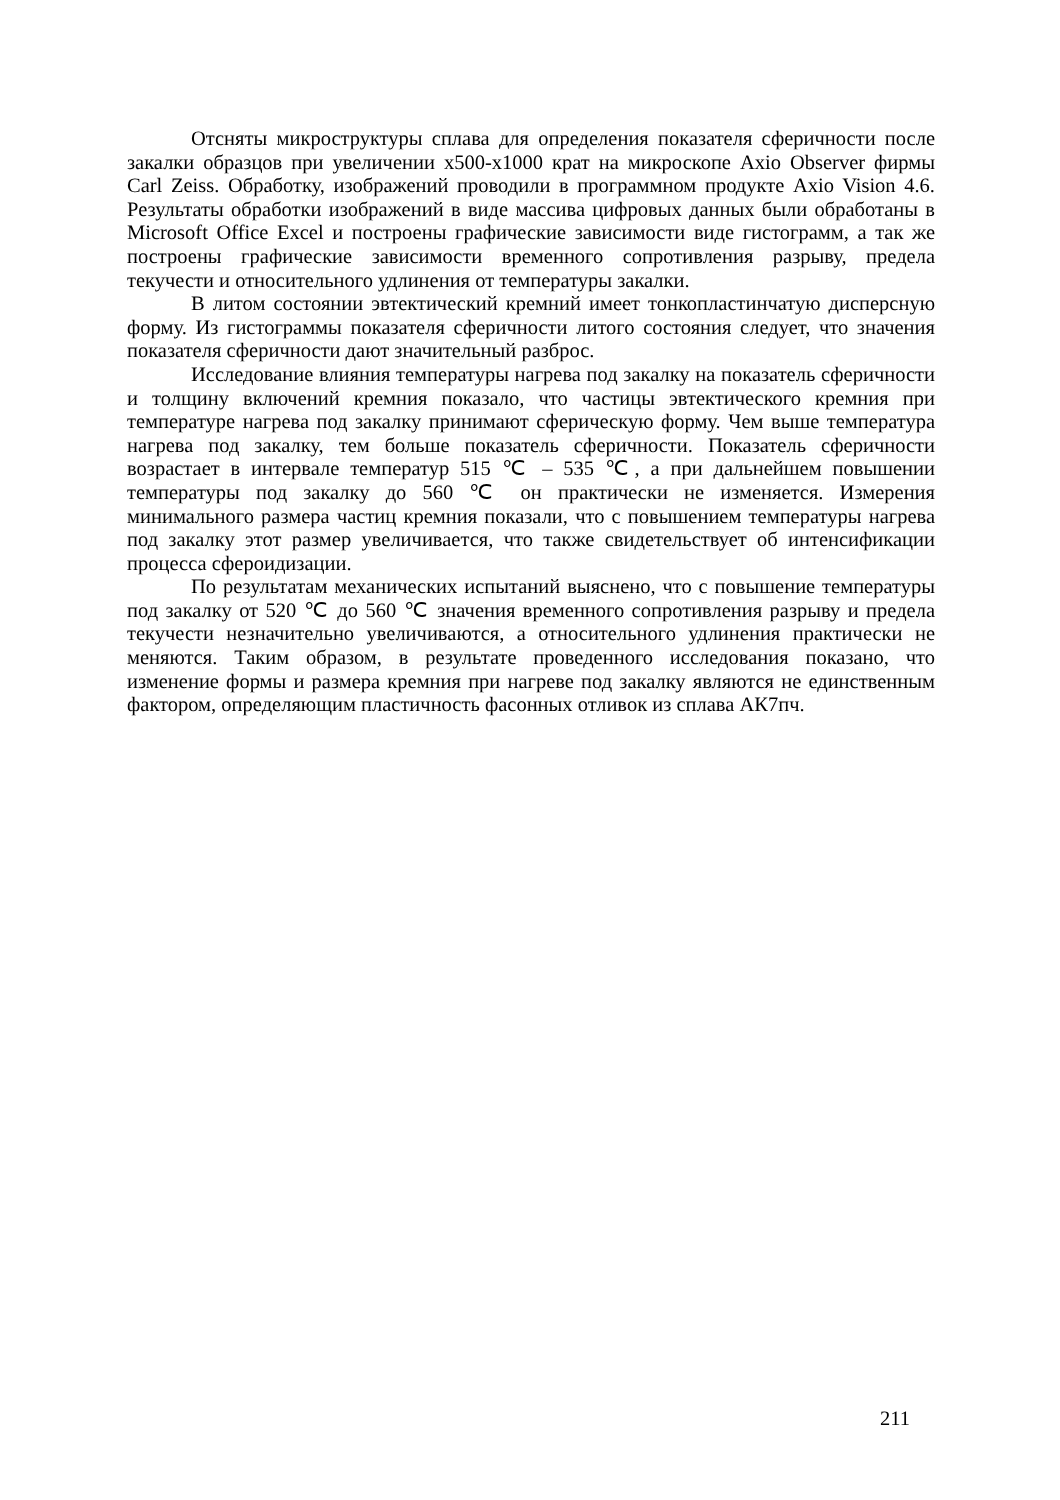Отсняты микроструктуры сплава для определения показателя сферичности после закалки образцов при увеличении х500-х1000 крат на микроскопе Axio Observer фирмы Carl Zeiss. Обработку, изображений проводили в программном продукте Axio Vision 4.6. Результаты обработки изображений в виде массива цифровых данных были обработаны в Microsoft Office Excel и построены графические зависимости виде гистограмм, а так же построены графические зависимости временного сопротивления разрыву, предела текучести и относительного удлинения от температуры закалки.
В литом состоянии эвтектический кремний имеет тонкопластинчатую дисперсную форму. Из гистограммы показателя сферичности литого состояния следует, что значения показателя сферичности дают значительный разброс.
Исследование влияния температуры нагрева под закалку на показатель сферичности и толщину включений кремния показало, что частицы эвтектического кремния при температуре нагрева под закалку принимают сферическую форму. Чем выше температура нагрева под закалку, тем больше показатель сферичности. Показатель сферичности возрастает в интервале температур 515 ℃ – 535 ℃, а при дальнейшем повышении температуры под закалку до 560 ℃ он практически не изменяется. Измерения минимального размера частиц кремния показали, что с повышением температуры нагрева под закалку этот размер увеличивается, что также свидетельствует об интенсификации процесса сфероидизации.
По результатам механических испытаний выяснено, что с повышение температуры под закалку от 520 ℃ до 560 ℃ значения временного сопротивления разрыву и предела текучести незначительно увеличиваются, а относительного удлинения практически не меняются. Таким образом, в результате проведенного исследования показано, что изменение формы и размера кремния при нагреве под закалку являются не единственным фактором, определяющим пластичность фасонных отливок из сплава АК7пч.
211